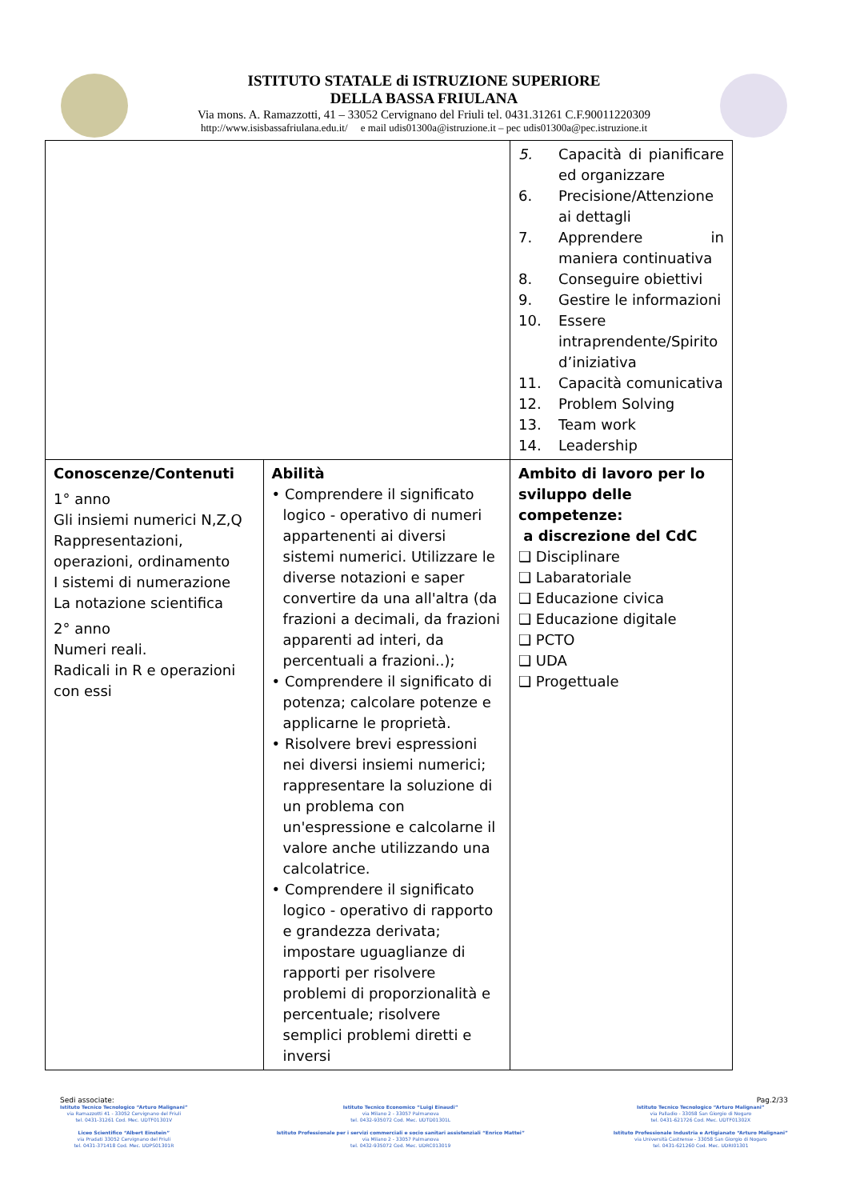ISTITUTO STATALE di ISTRUZIONE SUPERIORE
DELLA BASSA FRIULANA
Via mons. A. Ramazzotti, 41 – 33052 Cervignano del Friuli tel. 0431.31261 C.F.90011220309
http://www.isisbassafriulana.edu.it/ e mail udis01300a@istruzione.it – pec udis01300a@pec.istruzione.it
| | | 5. Capacità di pianificare ed organizzare 6. Precisione/Attenzione ai dettagli 7. Apprendere in maniera continuativa 8. Conseguire obiettivi 9. Gestire le informazioni 10. Essere intraprendente/Spirito d’iniziativa 11. Capacità comunicativa 12. Problem Solving 13. Team work 14. Leadership |
| Conoscenze/Contenuti 1° anno Gli insiemi numerici N,Z,Q Rappresentazioni, operazioni, ordinamento I sistemi di numerazione La notazione scientifica 2° anno Numeri reali. Radicali in R e operazioni con essi | Abilità • Comprendere il significato logico - operativo di numeri appartenenti ai diversi sistemi numerici. Utilizzare le diverse notazioni e saper convertire da una all'altra (da frazioni a decimali, da frazioni apparenti ad interi, da percentuali a frazioni..); • Comprendere il significato di potenza; calcolare potenze e applicarne le proprietà. • Risolvere brevi espressioni nei diversi insiemi numerici; rappresentare la soluzione di un problema con un'espressione e calcolarne il valore anche utilizzando una calcolatrice. • Comprendere il significato logico - operativo di rapporto e grandezza derivata; impostare uguaglianze di rapporti per risolvere problemi di proporzionalità e percentuale; risolvere semplici problemi diretti e inversi | Ambito di lavoro per lo sviluppo delle competenze: a discrezione del CdC ❑ Disciplinare ❑ Labaratoriale ❑ Educazione civica ❑ Educazione digitale ❑ PCTO ❑ UDA ❑ Progettuale |
Sedi associate: Pag.2/33
Istituto Tecnico Tecnologico “Arturo Malignani”
via Ramazzotti 41 - 33052 Cervignano del Friuli
tel. 0431-31261 Cod. Mec. UDTF01301V
Liceo Scientifico “Albert Einstein”
via Pradati 33052 Cervignano del Friuli
tel. 0431-371418 Cod. Mec. UDPS01301R
Istituto Tecnico Economico “Luigi Einaudi”
via Milano 2 - 33057 Palmanova
tel. 0432-935072 Cod. Mec. UDTD01301L
Istituto Professionale per i servizi commerciali e socio sanitari assistenziali “Enrico Mattei”
via Milano 2 - 33057 Palmanova
tel. 0432-935072 Cod. Mec. UDRC013019
Istituto Tecnico Tecnologico “Arturo Malignani”
via Palladio - 33058 San Giorgio di Nogaro
tel. 0431-621726 Cod. Mec. UDTF01302X
Istituto Professionale Industria e Artigianato “Arturo Malignani”
via Università Castrense - 33058 San Giorgio di Nogaro
tel. 0431-621260 Cod. Mec. UDRI01301